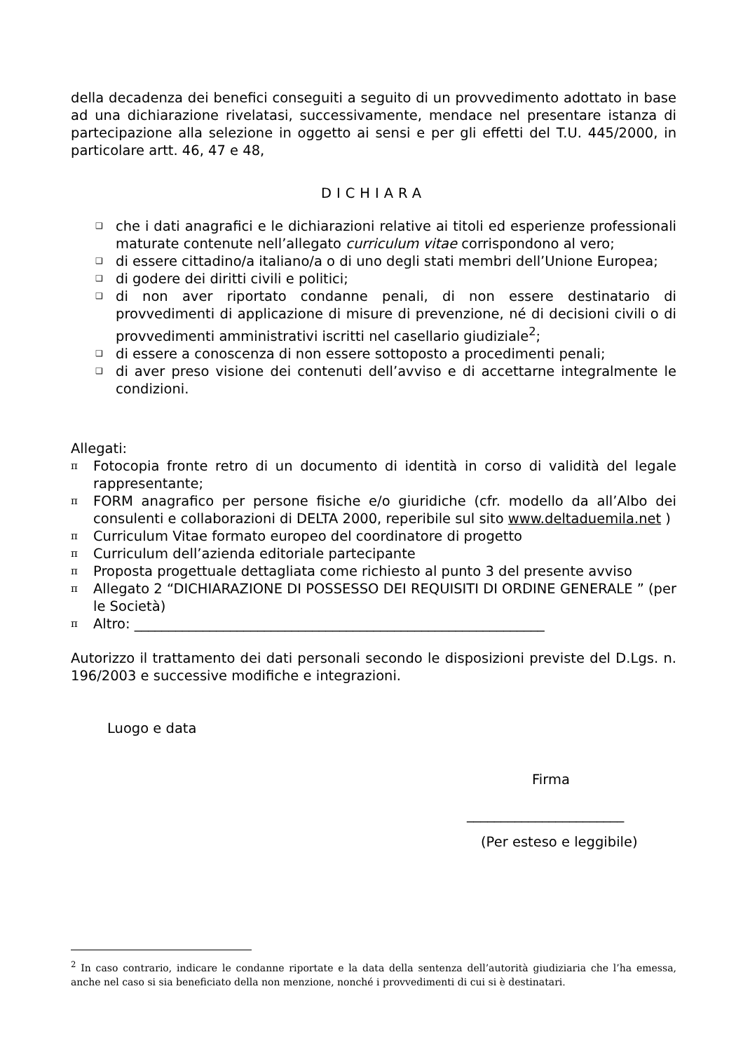della decadenza dei benefici conseguiti a seguito di un provvedimento adottato in base ad una dichiarazione rivelatasi, successivamente, mendace nel presentare istanza di partecipazione alla selezione in oggetto ai sensi e per gli effetti del T.U. 445/2000, in particolare artt. 46, 47 e 48,
DICHIARA
❑ che i dati anagrafici e le dichiarazioni relative ai titoli ed esperienze professionali maturate contenute nell’allegato curriculum vitae corrispondono al vero;
❑ di essere cittadino/a italiano/a o di uno degli stati membri dell’Unione Europea;
❑ di godere dei diritti civili e politici;
❑ di non aver riportato condanne penali, di non essere destinatario di provvedimenti di applicazione di misure di prevenzione, né di decisioni civili o di provvedimenti amministrativi iscritti nel casellario giudiziale<sup>2</sup>;
❑ di essere a conoscenza di non essere sottoposto a procedimenti penali;
❑ di aver preso visione dei contenuti dell’avviso e di accettarne integralmente le condizioni.
Allegati:
π Fotocopia fronte retro di un documento di identità in corso di validità del legale rappresentante;
π FORM anagrafico per persone fisiche e/o giuridiche (cfr. modello da all’Albo dei consulenti e collaborazioni di DELTA 2000, reperibile sul sito www.deltaduemila.net )
π Curriculum Vitae formato europeo del coordinatore di progetto
π Curriculum dell’azienda editoriale partecipante
π Proposta progettuale dettagliata come richiesto al punto 3 del presente avviso
π Allegato 2 “DICHIARAZIONE DI POSSESSO DEI REQUISITI DI ORDINE GENERALE ” (per le Società)
π Altro: ____________________________________________________________
Autorizzo il trattamento dei dati personali secondo le disposizioni previste del D.Lgs. n. 196/2003 e successive modifiche e integrazioni.
Luogo e data
Firma
_______________________
(Per esteso e leggibile)
<sup>2</sup> In caso contrario, indicare le condanne riportate e la data della sentenza dell’autorità giudiziaria che l’ha emessa, anche nel caso si sia beneficiato della non menzione, nonché i provvedimenti di cui si è destinatari.